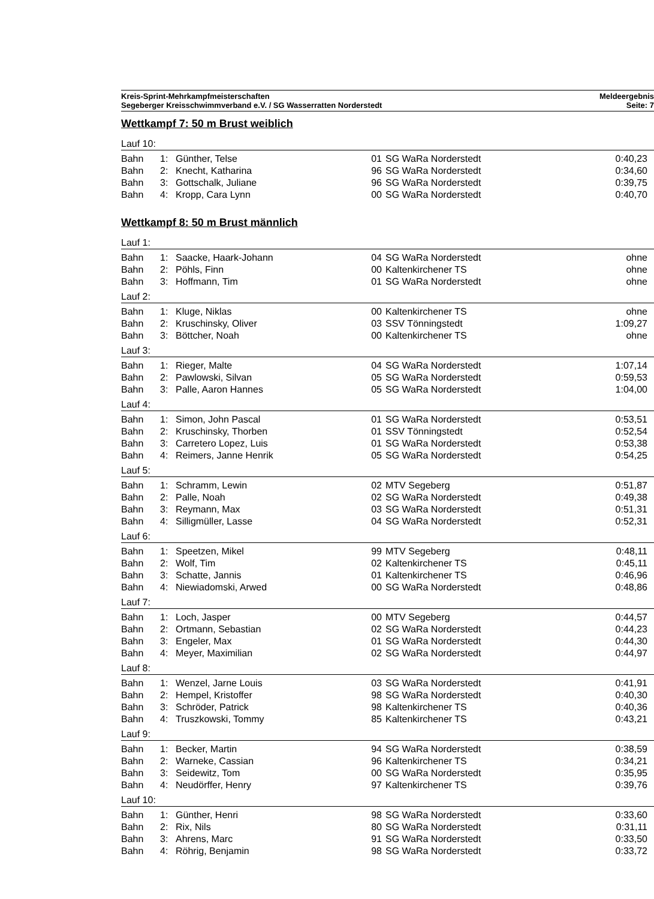Kreis-Sprint-Mehrkampfmeisterschaften
Segeberger Kreisschwimmverband e.V. / SG Wasserratten Norderstedt
Meldeergebnis
Seite: 7
Wettkampf 7: 50 m Brust weiblich
Lauf 10:
| Bahn | 1: | Günther, Telse | 01 | SG WaRa Norderstedt | 0:40,23 |
| Bahn | 2: | Knecht, Katharina | 96 | SG WaRa Norderstedt | 0:34,60 |
| Bahn | 3: | Gottschalk, Juliane | 96 | SG WaRa Norderstedt | 0:39,75 |
| Bahn | 4: | Kropp, Cara Lynn | 00 | SG WaRa Norderstedt | 0:40,70 |
Wettkampf 8: 50 m Brust männlich
Lauf 1:
| Bahn | 1: | Saacke, Haark-Johann | 04 | SG WaRa Norderstedt | ohne |
| Bahn | 2: | Pöhls, Finn | 00 | Kaltenkirchener TS | ohne |
| Bahn | 3: | Hoffmann, Tim | 01 | SG WaRa Norderstedt | ohne |
Lauf 2:
| Bahn | 1: | Kluge, Niklas | 00 | Kaltenkirchener TS | ohne |
| Bahn | 2: | Kruschinsky, Oliver | 03 | SSV Tönningstedt | 1:09,27 |
| Bahn | 3: | Böttcher, Noah | 00 | Kaltenkirchener TS | ohne |
Lauf 3:
| Bahn | 1: | Rieger, Malte | 04 | SG WaRa Norderstedt | 1:07,14 |
| Bahn | 2: | Pawlowski, Silvan | 05 | SG WaRa Norderstedt | 0:59,53 |
| Bahn | 3: | Palle, Aaron Hannes | 05 | SG WaRa Norderstedt | 1:04,00 |
Lauf 4:
| Bahn | 1: | Simon, John Pascal | 01 | SG WaRa Norderstedt | 0:53,51 |
| Bahn | 2: | Kruschinsky, Thorben | 01 | SSV Tönningstedt | 0:52,54 |
| Bahn | 3: | Carretero Lopez, Luis | 01 | SG WaRa Norderstedt | 0:53,38 |
| Bahn | 4: | Reimers, Janne Henrik | 05 | SG WaRa Norderstedt | 0:54,25 |
Lauf 5:
| Bahn | 1: | Schramm, Lewin | 02 | MTV Segeberg | 0:51,87 |
| Bahn | 2: | Palle, Noah | 02 | SG WaRa Norderstedt | 0:49,38 |
| Bahn | 3: | Reymann, Max | 03 | SG WaRa Norderstedt | 0:51,31 |
| Bahn | 4: | Silligmüller, Lasse | 04 | SG WaRa Norderstedt | 0:52,31 |
Lauf 6:
| Bahn | 1: | Speetzen, Mikel | 99 | MTV Segeberg | 0:48,11 |
| Bahn | 2: | Wolf, Tim | 02 | Kaltenkirchener TS | 0:45,11 |
| Bahn | 3: | Schatte, Jannis | 01 | Kaltenkirchener TS | 0:46,96 |
| Bahn | 4: | Niewiadomski, Arwed | 00 | SG WaRa Norderstedt | 0:48,86 |
Lauf 7:
| Bahn | 1: | Loch, Jasper | 00 | MTV Segeberg | 0:44,57 |
| Bahn | 2: | Ortmann, Sebastian | 02 | SG WaRa Norderstedt | 0:44,23 |
| Bahn | 3: | Engeler, Max | 01 | SG WaRa Norderstedt | 0:44,30 |
| Bahn | 4: | Meyer, Maximilian | 02 | SG WaRa Norderstedt | 0:44,97 |
Lauf 8:
| Bahn | 1: | Wenzel, Jarne Louis | 03 | SG WaRa Norderstedt | 0:41,91 |
| Bahn | 2: | Hempel, Kristoffer | 98 | SG WaRa Norderstedt | 0:40,30 |
| Bahn | 3: | Schröder, Patrick | 98 | Kaltenkirchener TS | 0:40,36 |
| Bahn | 4: | Truszkowski, Tommy | 85 | Kaltenkirchener TS | 0:43,21 |
Lauf 9:
| Bahn | 1: | Becker, Martin | 94 | SG WaRa Norderstedt | 0:38,59 |
| Bahn | 2: | Warneke, Cassian | 96 | Kaltenkirchener TS | 0:34,21 |
| Bahn | 3: | Seidewitz, Tom | 00 | SG WaRa Norderstedt | 0:35,95 |
| Bahn | 4: | Neudörffer, Henry | 97 | Kaltenkirchener TS | 0:39,76 |
Lauf 10:
| Bahn | 1: | Günther, Henri | 98 | SG WaRa Norderstedt | 0:33,60 |
| Bahn | 2: | Rix, Nils | 80 | SG WaRa Norderstedt | 0:31,11 |
| Bahn | 3: | Ahrens, Marc | 91 | SG WaRa Norderstedt | 0:33,50 |
| Bahn | 4: | Röhrig, Benjamin | 98 | SG WaRa Norderstedt | 0:33,72 |